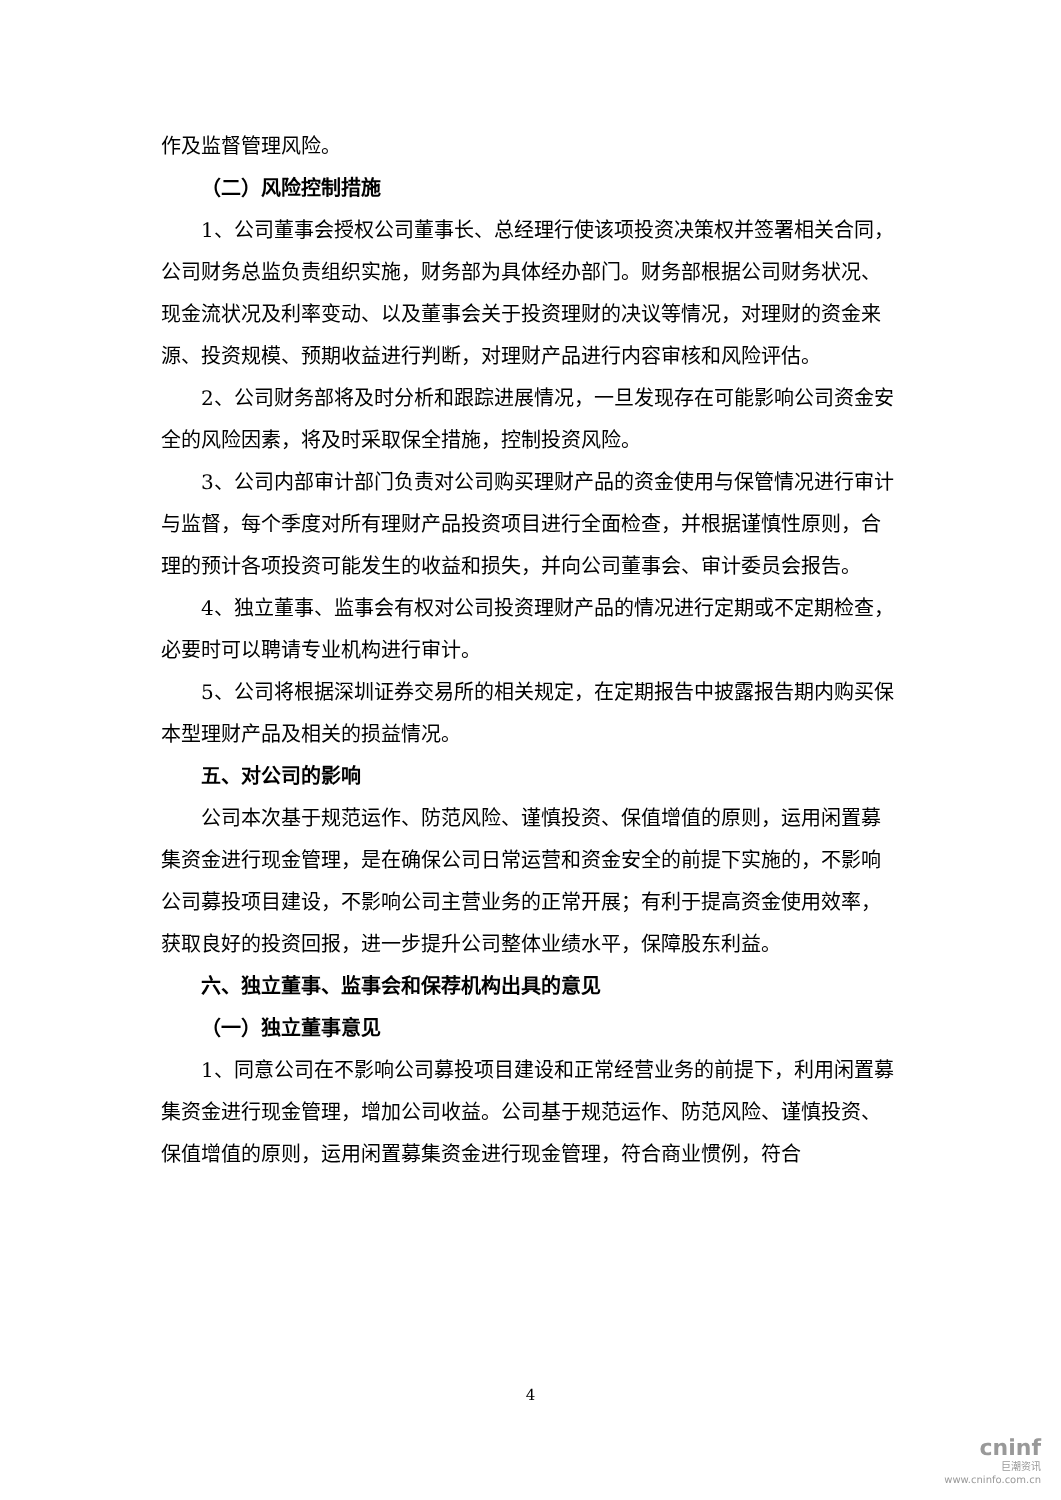作及监督管理风险。
（二）风险控制措施
1、公司董事会授权公司董事长、总经理行使该项投资决策权并签署相关合同，公司财务总监负责组织实施，财务部为具体经办部门。财务部根据公司财务状况、现金流状况及利率变动、以及董事会关于投资理财的决议等情况，对理财的资金来源、投资规模、预期收益进行判断，对理财产品进行内容审核和风险评估。
2、公司财务部将及时分析和跟踪进展情况，一旦发现存在可能影响公司资金安全的风险因素，将及时采取保全措施，控制投资风险。
3、公司内部审计部门负责对公司购买理财产品的资金使用与保管情况进行审计与监督，每个季度对所有理财产品投资项目进行全面检查，并根据谨慎性原则，合理的预计各项投资可能发生的收益和损失，并向公司董事会、审计委员会报告。
4、独立董事、监事会有权对公司投资理财产品的情况进行定期或不定期检查，必要时可以聘请专业机构进行审计。
5、公司将根据深圳证券交易所的相关规定，在定期报告中披露报告期内购买保本型理财产品及相关的损益情况。
五、对公司的影响
公司本次基于规范运作、防范风险、谨慎投资、保值增值的原则，运用闲置募集资金进行现金管理，是在确保公司日常运营和资金安全的前提下实施的，不影响公司募投项目建设，不影响公司主营业务的正常开展；有利于提高资金使用效率，获取良好的投资回报，进一步提升公司整体业绩水平，保障股东利益。
六、独立董事、监事会和保荐机构出具的意见
（一）独立董事意见
1、同意公司在不影响公司募投项目建设和正常经营业务的前提下，利用闲置募集资金进行现金管理，增加公司收益。公司基于规范运作、防范风险、谨慎投资、保值增值的原则，运用闲置募集资金进行现金管理，符合商业惯例，符合
4
cninf
巨潮资讯
www.cninfo.com.cn